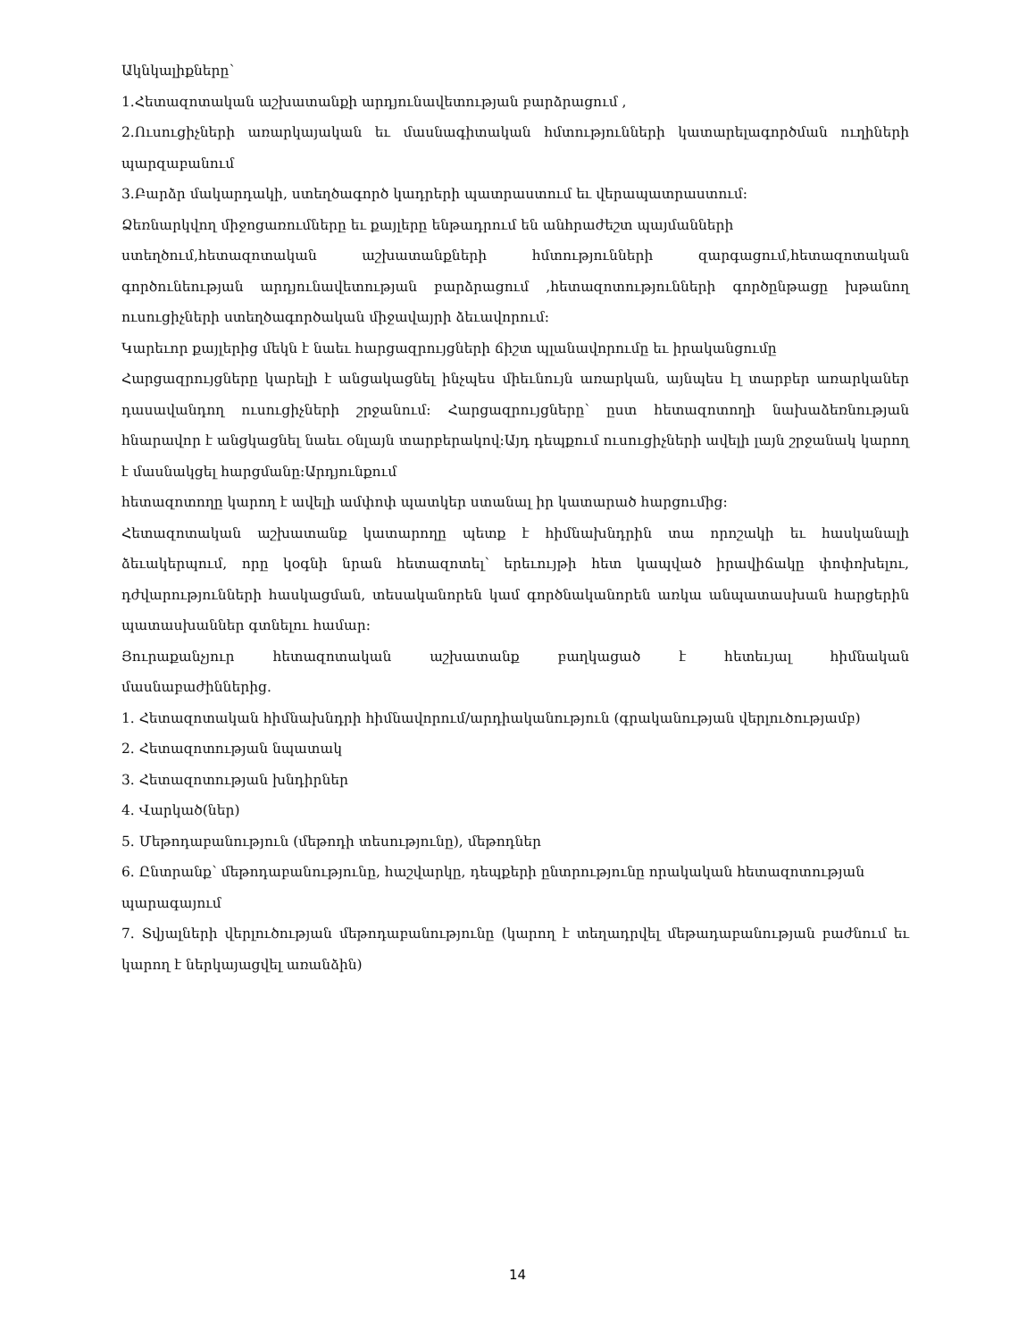Ակնկալիքները՝
1.Հետազոտական աշխատանքի արդյունավետության բարձրացում ,
2.Ուսուցիչների առարկայական եւ մասնագիտական հմտությունների կատարելագործման ուղիների պարզաբանում
3.Բարձր մակարդակի, ստեղծագործ կադրերի պատրաստում եւ վերապատրաստում:
Ձեռնարկվող միջոցառումները եւ քայլերը ենթադրում են անհրաժեշտ պայմանների
ստեղծում,հետազոտական աշխատանքների հմտությունների զարգացում,հետազոտական գործունեության արդյունավետության բարձրացում ,հետազոտությունների գործընթացը խթանող ուսուցիչների ստեղծագործական միջավայրի ձեւավորում:
Կարեւոր քայլերից մեկն է նաեւ հարցազրույցների ճիշտ պլանավորումը եւ իրականցումը
Հարցազրույցները կարելի է անցակացնել ինչպես միեւնույն առարկան, այնպես էլ տարբեր առարկաներ դասավանդող ուսուցիչների շրջանում: Հարցազրույցները՝ ըստ հետազոտողի նախաձեռնության հնարավոր է անցկացնել նաեւ օնլայն տարբերակով:Այդ դեպքում ուսուցիչների ավելի լայն շրջանակ կարող է մասնակցել հարցմանը:Արդյունքում
հետազոտողը կարող է ավելի ամփոփ պատկեր ստանալ իր կատարած հարցումից:
Հետազոտական աշխատանք կատարողը պետք է հիմնախնդրին տա որոշակի եւ հասկանալի ձեւակերպում, որը կօգնի նրան հետազոտել՝ երեւույթի հետ կապված իրավիճակը փոփոխելու, դժվարությունների հասկացման, տեսականորեն կամ գործնականորեն առկա անպատասխան հարցերին պատասխաններ գտնելու համար:
Յուրաքանչյուր հետազոտական աշխատանք բաղկացած է հետեւյալ հիմնական
մասնաբաժիններից.
1. Հետազոտական հիմնախնդրի հիմնավորում/արդիականություն (գրականության վերլուծությամբ)
2. Հետազոտության նպատակ
3. Հետազոտության խնդիրներ
4. Վարկած(ներ)
5. Մեթոդաբանություն (մեթոդի տեսությունը), մեթոդներ
6. Ընտրանք՝ մեթոդաբանությունը, հաշվարկը, դեպքերի ընտրությունը որակական հետազոտության պարագայում
7. Տվյալների վերլուծության մեթոդաբանությունը (կարող է տեղադրվել մեթադաբանության բաժնում եւ կարող է ներկայացվել առանձին)
14